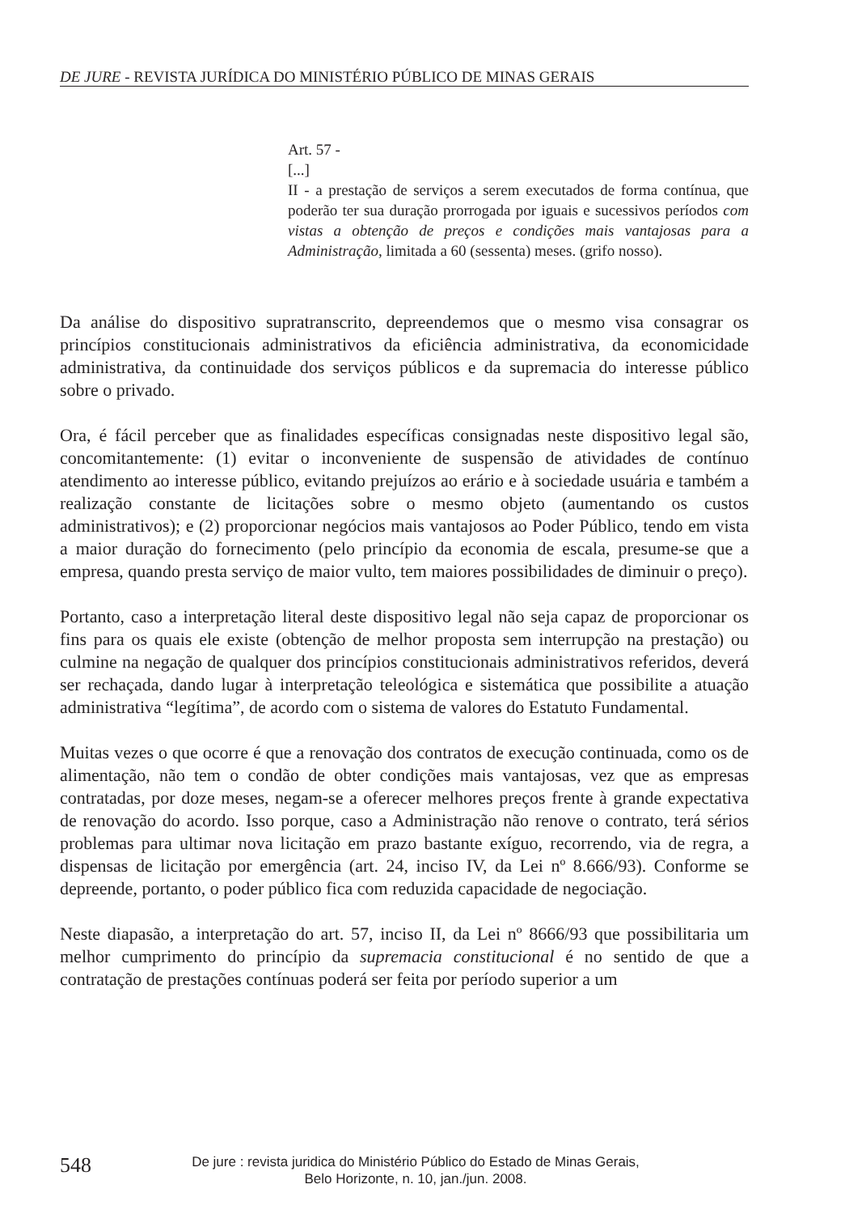DE JURE - REVISTA JURÍDICA DO MINISTÉRIO PÚBLICO DE MINAS GERAIS
Art. 57 -
[...]
II - a prestação de serviços a serem executados de forma contínua, que poderão ter sua duração prorrogada por iguais e sucessivos períodos com vistas a obtenção de preços e condições mais vantajosas para a Administração, limitada a 60 (sessenta) meses. (grifo nosso).
Da análise do dispositivo supratranscrito, depreendemos que o mesmo visa consagrar os princípios constitucionais administrativos da eficiência administrativa, da economicidade administrativa, da continuidade dos serviços públicos e da supremacia do interesse público sobre o privado.
Ora, é fácil perceber que as finalidades específicas consignadas neste dispositivo legal são, concomitantemente: (1) evitar o inconveniente de suspensão de atividades de contínuo atendimento ao interesse público, evitando prejuízos ao erário e à sociedade usuária e também a realização constante de licitações sobre o mesmo objeto (aumentando os custos administrativos); e (2) proporcionar negócios mais vantajosos ao Poder Público, tendo em vista a maior duração do fornecimento (pelo princípio da economia de escala, presume-se que a empresa, quando presta serviço de maior vulto, tem maiores possibilidades de diminuir o preço).
Portanto, caso a interpretação literal deste dispositivo legal não seja capaz de proporcionar os fins para os quais ele existe (obtenção de melhor proposta sem interrupção na prestação) ou culmine na negação de qualquer dos princípios constitucionais administrativos referidos, deverá ser rechaçada, dando lugar à interpretação teleológica e sistemática que possibilite a atuação administrativa “legítima”, de acordo com o sistema de valores do Estatuto Fundamental.
Muitas vezes o que ocorre é que a renovação dos contratos de execução continuada, como os de alimentação, não tem o condão de obter condições mais vantajosas, vez que as empresas contratadas, por doze meses, negam-se a oferecer melhores preços frente à grande expectativa de renovação do acordo. Isso porque, caso a Administração não renove o contrato, terá sérios problemas para ultimar nova licitação em prazo bastante exíguo, recorrendo, via de regra, a dispensas de licitação por emergência (art. 24, inciso IV, da Lei nº 8.666/93). Conforme se depreende, portanto, o poder público fica com reduzida capacidade de negociação.
Neste diapasão, a interpretação do art. 57, inciso II, da Lei nº 8666/93 que possibilitaria um melhor cumprimento do princípio da supremacia constitucional é no sentido de que a contratação de prestações contínuas poderá ser feita por período superior a um
548
De jure : revista juridica do Ministério Público do Estado de Minas Gerais,
Belo Horizonte, n. 10, jan./jun. 2008.